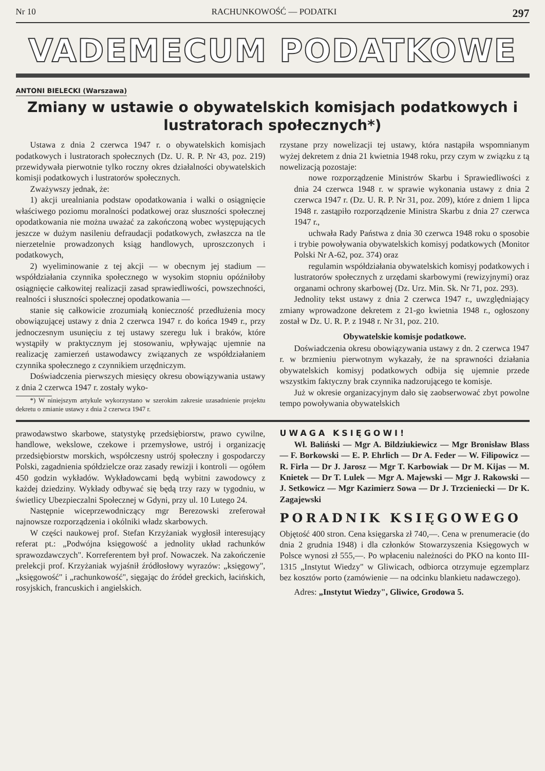Nr 10 RACHUNKOWOŚĆ — PODATKI 297
VADEMECUM PODATKOWE
ANTONI BIELECKI (Warszawa)
Zmiany w ustawie o obywatelskich komisjach podatkowych i lustratorach społecznych*)
Ustawa z dnia 2 czerwca 1947 r. o obywatelskich komisjach podatkowych i lustratorach społecznych (Dz. U. R. P. Nr 43, poz. 219) przewidywała pierwotnie tylko roczny okres działalności obywatelskich komisji podatkowych i lustratorów społecznych.
Zważywszy jednak, że:
1) akcji urealniania podstaw opodatkowania i walki o osiągnięcie właściwego poziomu moralności podatkowej oraz słuszności społecznej opodatkowania nie można uważać za zakończoną wobec występujących jeszcze w dużym nasileniu defraudacji podatkowych, zwłaszcza na tle nierzetelnie prowadzonych ksiąg handlowych, uproszczonych i podatkowych,
2) wyeliminowanie z tej akcji — w obecnym jej stadium — współdziałania czynnika społecznego w wysokim stopniu opóźniłoby osiągnięcie całkowitej realizacji zasad sprawiedliwości, powszechności, realności i słuszności społecznej opodatkowania —
stanie się całkowicie zrozumiałą konieczność przedłużenia mocy obowiązującej ustawy z dnia 2 czerwca 1947 r. do końca 1949 r., przy jednoczesnym usunięciu z tej ustawy szeregu luk i braków, które wystąpiły w praktycznym jej stosowaniu, wpływając ujemnie na realizację zamierzeń ustawodawcy związanych ze współdziałaniem czynnika społecznego z czynnikiem urzędniczym.
Doświadczenia pierwszych miesięcy okresu obowiązywania ustawy z dnia 2 czerwca 1947 r. zostały wyko-
*) W niniejszym artykule wykorzystano w szerokim zakresie uzasadnienie projektu dekretu o zmianie ustawy z dnia 2 czerwca 1947 r.
rzystane przy nowelizacji tej ustawy, która nastąpiła wspomnianym wyżej dekretem z dnia 21 kwietnia 1948 roku, przy czym w związku z tą nowelizacją pozostaje:
nowe rozporządzenie Ministrów Skarbu i Sprawiedliwości z dnia 24 czerwca 1948 r. w sprawie wykonania ustawy z dnia 2 czerwca 1947 r. (Dz. U. R. P. Nr 31, poz. 209), które z dniem 1 lipca 1948 r. zastąpiło rozporządzenie Ministra Skarbu z dnia 27 czerwca 1947 r.,
uchwała Rady Państwa z dnia 30 czerwca 1948 roku o sposobie i trybie powoływania obywatelskich komisyj podatkowych (Monitor Polski Nr A-62, poz. 374) oraz
regulamin współdziałania obywatelskich komisyj podatkowych i lustratorów społecznych z urzędami skarbowymi (rewizyjnymi) oraz organami ochrony skarbowej (Dz. Urz. Min. Sk. Nr 71, poz. 293).
Jednolity tekst ustawy z dnia 2 czerwca 1947 r., uwzględniający zmiany wprowadzone dekretem z 21-go kwietnia 1948 r., ogłoszony został w Dz. U. R. P. z 1948 r. Nr 31, poz. 210.
Obywatelskie komisje podatkowe.
Doświadczenia okresu obowiązywania ustawy z dn. 2 czerwca 1947 r. w brzmieniu pierwotnym wykazały, że na sprawności działania obywatelskich komisyj podatkowych odbija się ujemnie przede wszystkim faktyczny brak czynnika nadzorującego te komisje.
Już w okresie organizacyjnym dało się zaobserwować zbyt powolne tempo powoływania obywatelskich
prawodawstwo skarbowe, statystykę przedsiębiorstw, prawo cywilne, handlowe, wekslowe, czekowe i przemysłowe, ustrój i organizację przedsiębiorstw morskich, współczesny ustrój społeczny i gospodarczy Polski, zagadnienia spółdzielcze oraz zasady rewizji i kontroli — ogółem 450 godzin wykładów. Wykładowcami będą wybitni zawodowcy z każdej dziedziny. Wykłady odbywać się będą trzy razy w tygodniu, w świetlicy Ubezpieczalni Społecznej w Gdyni, przy ul. 10 Lutego 24.
Następnie wiceprzewodniczący mgr Berezowski zreferował najnowsze rozporządzenia i okólniki władz skarbowych.
W części naukowej prof. Stefan Krzyżaniak wygłosił interesujący referat pt.: „Podwójna księgowość a jednolity układ rachunków sprawozdawczych". Korreferentem był prof. Nowaczek. Na zakończenie prelekcji prof. Krzyżaniak wyjaśnił źródłosłowy wyrazów: „księgowy", „księgowość" i „rachunkowość", sięgając do źródeł greckich, łacińskich, rosyjskich, francuskich i angielskich.
UWAGA KSIĘGOWI!
Wł. Baliński — Mgr A. Bildziukiewicz — Mgr Bronisław Blass — F. Borkowski — E. P. Ehrlich — Dr A. Feder — W. Filipowicz — R. Firla — Dr J. Jarosz — Mgr T. Karbowiak — Dr M. Kijas — M. Knietek — Dr T. Lulek — Mgr A. Majewski — Mgr J. Rakowski — J. Setkowicz — Mgr Kazimierz Sowa — Dr J. Trzcieniecki — Dr K. Zagajewski
PORADNIK KSIĘGOWEGO
Objętość 400 stron. Cena księgarska zł 740,—. Cena w prenumeracie (do dnia 2 grudnia 1948) i dla członków Stowarzyszenia Księgowych w Polsce wynosi zł 555,—. Po wpłaceniu należności do PKO na konto III-1315 „Instytut Wiedzy" w Gliwicach, odbiorca otrzymuje egzemplarz bez kosztów porto (zamówienie — na odcinku blankietu nadawczego).
Adres: „Instytut Wiedzy", Gliwice, Grodowa 5.